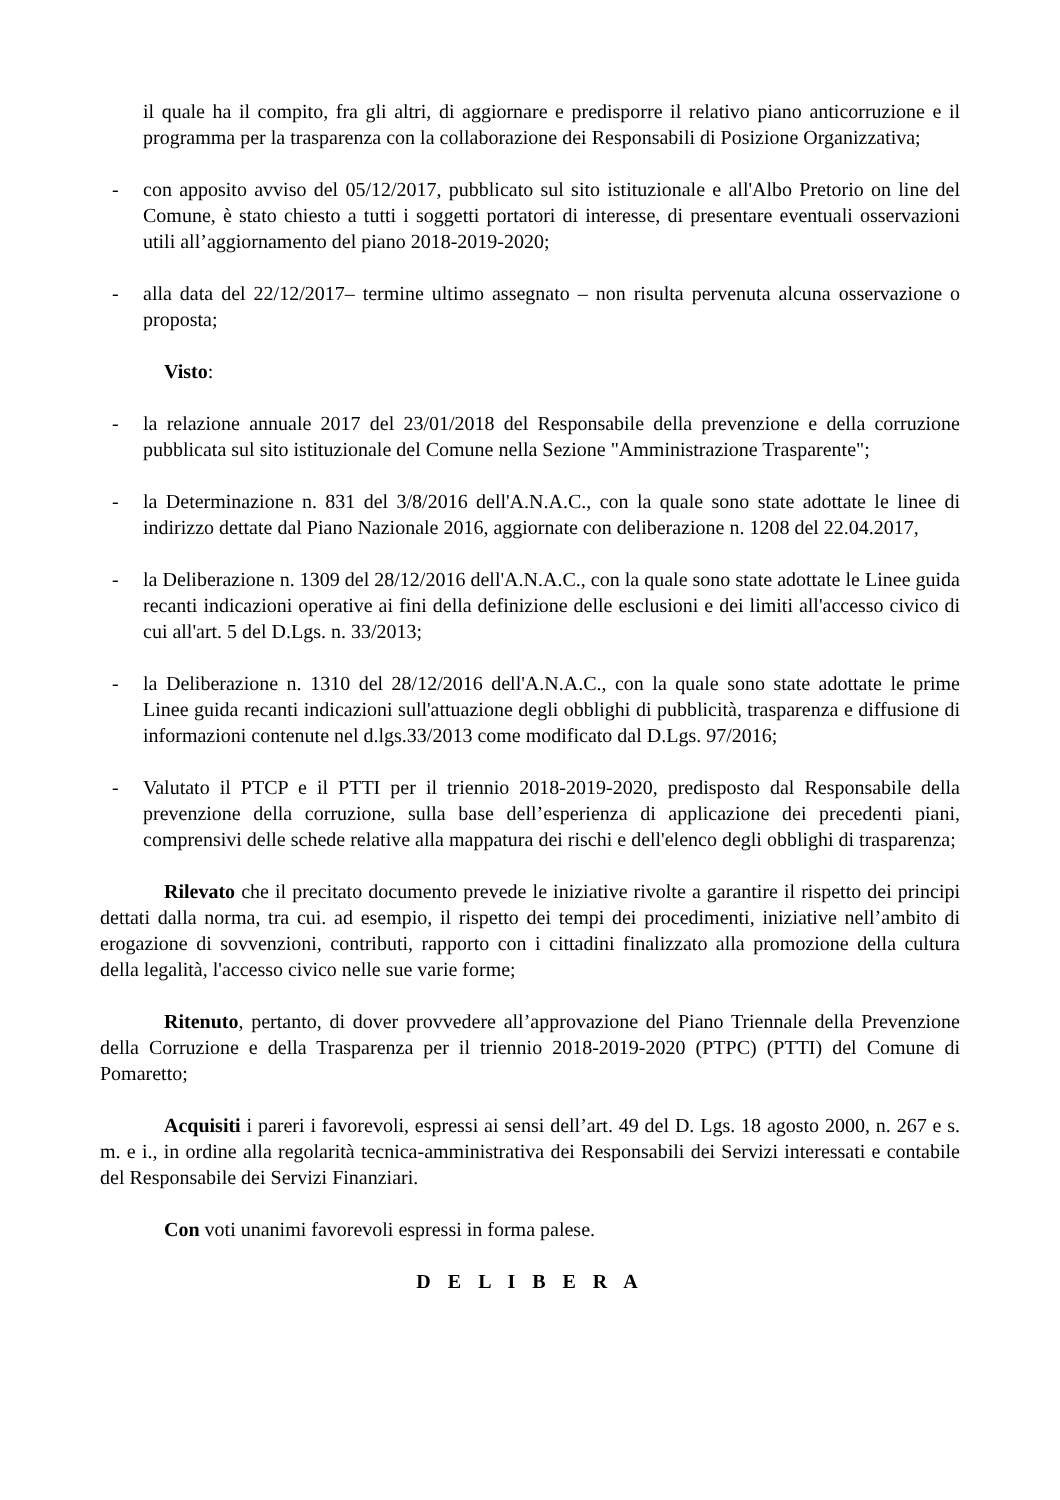il quale ha il compito, fra gli altri, di aggiornare e predisporre il relativo piano anticorruzione e il programma per la trasparenza con la collaborazione dei Responsabili di Posizione Organizzativa;
- con apposito avviso del 05/12/2017, pubblicato sul sito istituzionale e all'Albo Pretorio on line del Comune, è stato chiesto a tutti i soggetti portatori di interesse, di presentare eventuali osservazioni utili all’aggiornamento del piano 2018-2019-2020;
- alla data del 22/12/2017– termine ultimo assegnato – non risulta pervenuta alcuna osservazione o proposta;
Visto:
- la relazione annuale 2017 del 23/01/2018 del Responsabile della prevenzione e della corruzione pubblicata sul sito istituzionale del Comune nella Sezione "Amministrazione Trasparente";
- la Determinazione n. 831 del 3/8/2016 dell'A.N.A.C., con la quale sono state adottate le linee di indirizzo dettate dal Piano Nazionale 2016, aggiornate con deliberazione n. 1208 del 22.04.2017,
- la Deliberazione n. 1309 del 28/12/2016 dell'A.N.A.C., con la quale sono state adottate le Linee guida recanti indicazioni operative ai fini della definizione delle esclusioni e dei limiti all'accesso civico di cui all'art. 5 del D.Lgs. n. 33/2013;
- la Deliberazione n. 1310 del 28/12/2016 dell'A.N.A.C., con la quale sono state adottate le prime Linee guida recanti indicazioni sull'attuazione degli obblighi di pubblicità, trasparenza e diffusione di informazioni contenute nel d.lgs.33/2013 come modificato dal D.Lgs. 97/2016;
- Valutato il PTCP e il PTTI per il triennio 2018-2019-2020, predisposto dal Responsabile della prevenzione della corruzione, sulla base dell’esperienza di applicazione dei precedenti piani, comprensivi delle schede relative alla mappatura dei rischi e dell'elenco degli obblighi di trasparenza;
Rilevato che il precitato documento prevede le iniziative rivolte a garantire il rispetto dei principi dettati dalla norma, tra cui. ad esempio, il rispetto dei tempi dei procedimenti, iniziative nell’ambito di erogazione di sovvenzioni, contributi, rapporto con i cittadini finalizzato alla promozione della cultura della legalità, l'accesso civico nelle sue varie forme;
Ritenuto, pertanto, di dover provvedere all’approvazione del Piano Triennale della Prevenzione della Corruzione e della Trasparenza per il triennio 2018-2019-2020 (PTPC) (PTTI) del Comune di Pomaretto;
Acquisiti i pareri i favorevoli, espressi ai sensi dell’art. 49 del D. Lgs. 18 agosto 2000, n. 267 e s. m. e i., in ordine alla regolarità tecnica-amministrativa dei Responsabili dei Servizi interessati e contabile del Responsabile dei Servizi Finanziari.
Con voti unanimi favorevoli espressi in forma palese.
D E L I B E R A